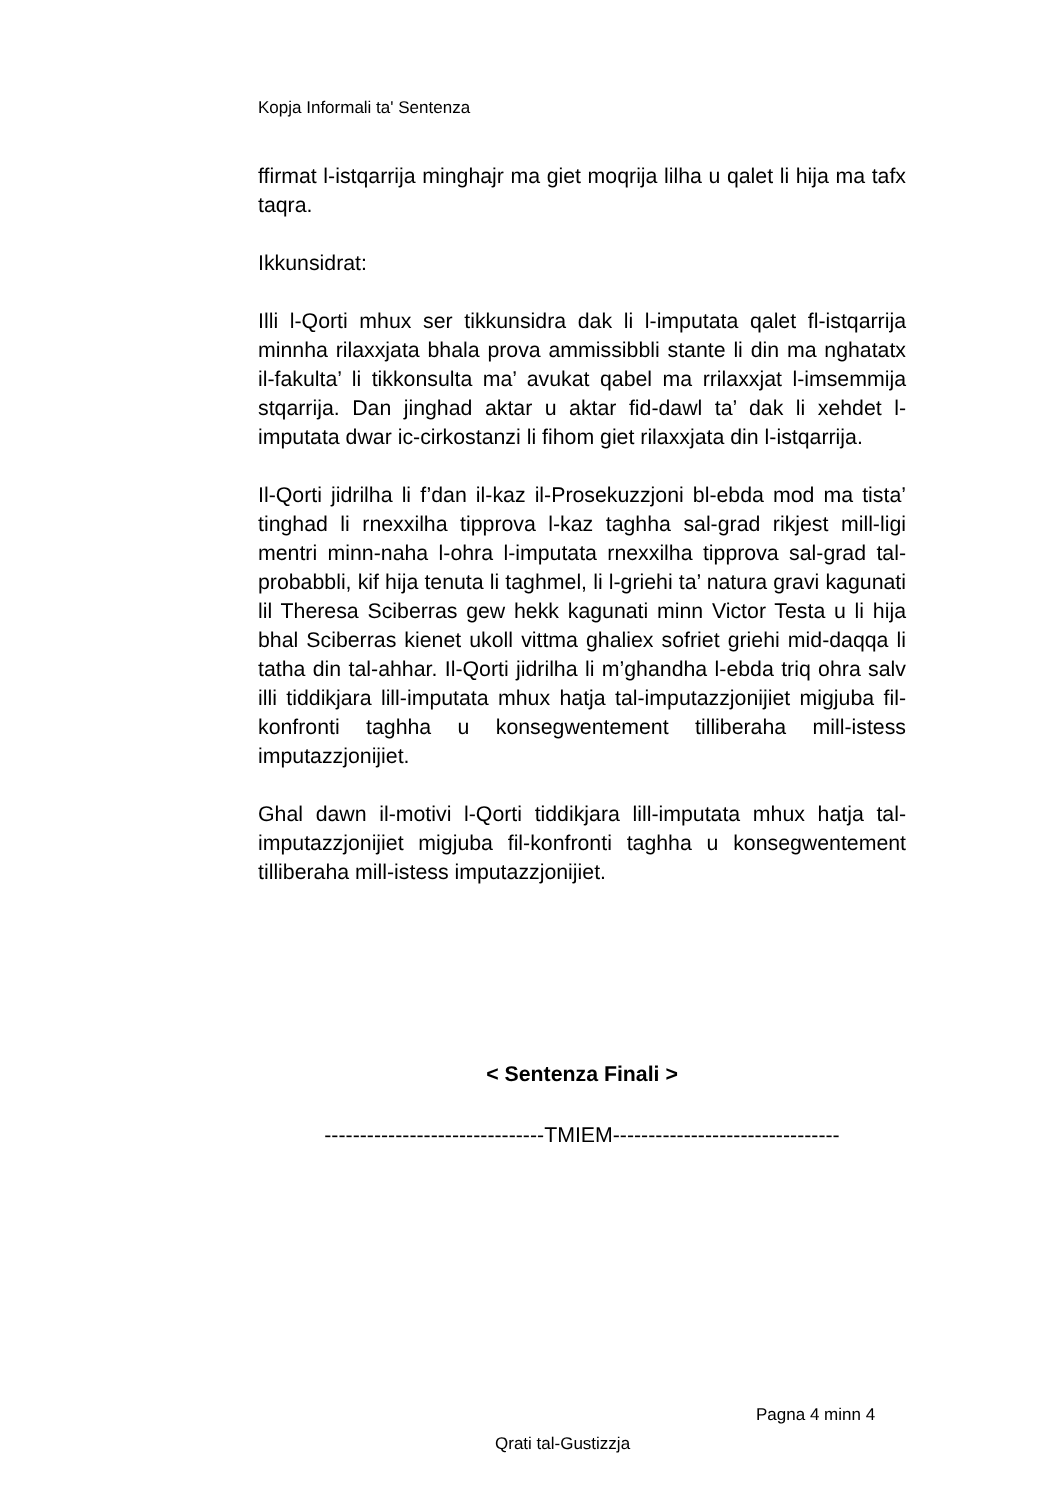Kopja Informali ta' Sentenza
ffirmat l-istqarrija minghajr ma giet moqrija lilha u qalet li hija ma tafx taqra.
Ikkunsidrat:
Illi l-Qorti mhux ser tikkunsidra dak li l-imputata qalet fl-istqarrija minnha rilaxxjata bhala prova ammissibbli stante li din ma nghatatx il-fakulta’ li tikkonsulta ma’ avukat qabel ma rrilaxxjat l-imsemmija stqarrija. Dan jinghad aktar u aktar fid-dawl ta’ dak li xehdet l-imputata dwar ic-cirkostanzi li fihom giet rilaxxjata din l-istqarrija.
Il-Qorti jidrilha li f’dan il-kaz il-Prosekuzzjoni bl-ebda mod ma tista’ tinghad li rnexxilha tipprova l-kaz taghha sal-grad rikjest mill-ligi mentri minn-naha l-ohra l-imputata rnexxilha tipprova sal-grad tal-probabbli, kif hija tenuta li taghmel, li l-griehi ta’ natura gravi kagunati lil Theresa Sciberras gew hekk kagunati minn Victor Testa u li hija bhal Sciberras kienet ukoll vittma ghaliex sofriet griehi mid-daqqa li tatha din tal-ahhar. Il-Qorti jidrilha li m’ghandha l-ebda triq ohra salv illi tiddikjara lill-imputata mhux hatja tal-imputazzjonijiet migjuba fil-konfronti taghha u konsegwentement tilliberaha mill-istess imputazzjonijiet.
Ghal dawn il-motivi l-Qorti tiddikjara lill-imputata mhux hatja tal-imputazzjonijiet migjuba fil-konfronti taghha u konsegwentement tilliberaha mill-istess imputazzjonijiet.
< Sentenza Finali >
-------------------------------TMIEM--------------------------------
Pagna 4 minn 4
Qrati tal-Gustizzja